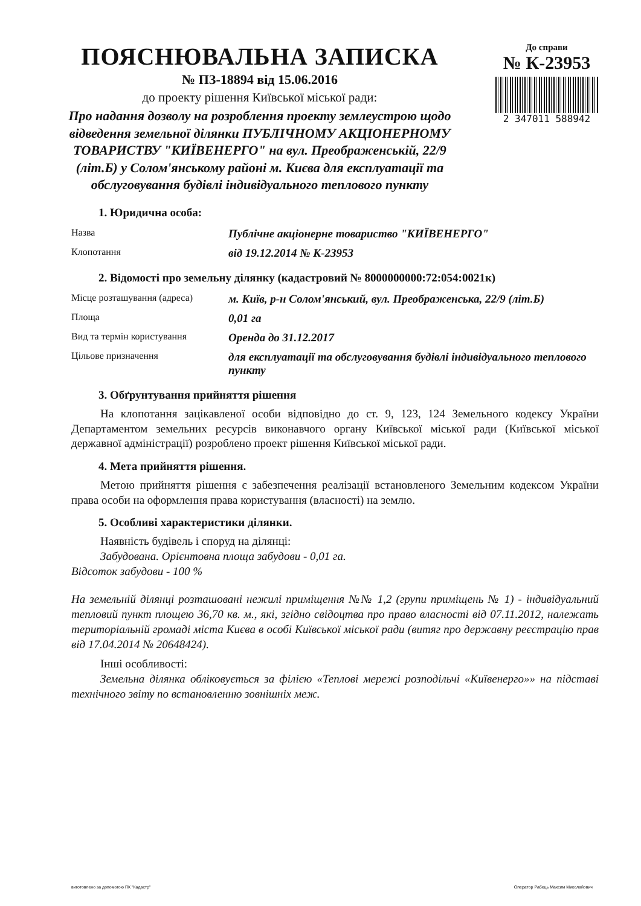ПОЯСНЮВАЛЬНА ЗАПИСКА
№ ПЗ-18894 від 15.06.2016
до проекту рішення Київської міської ради:
Про надання дозволу на розроблення проекту землеустрою щодо відведення земельної ділянки ПУБЛІЧНОМУ АКЦІОНЕРНОМУ ТОВАРИСТВУ "КИЇВЕНЕРГО" на вул. Преображенській, 22/9 (літ.Б) у Солом'янському районі м. Києва для експлуатації та обслуговування будівлі індивідуального теплового пункту
До справи
№ К-23953
2 347011 588942
1. Юридична особа:
| Назва | Публічне акціонерне товариство "КИЇВЕНЕРГО" |
| Клопотання | від 19.12.2014 № К-23953 |
2. Відомості про земельну ділянку (кадастровий № 8000000000:72:054:0021к)
| Місце розташування (адреса) | м. Київ, р-н Солом'янський, вул. Преображенська, 22/9 (літ.Б) |
| Площа | 0,01 га |
| Вид та термін користування | Оренда до 31.12.2017 |
| Цільове призначення | для експлуатації та обслуговування будівлі індивідуального теплового пункту |
3. Обґрунтування прийняття рішення
На клопотання зацікавленої особи відповідно до ст. 9, 123, 124 Земельного кодексу України Департаментом земельних ресурсів виконавчого органу Київської міської ради (Київської міської державної адміністрації) розроблено проект рішення Київської міської ради.
4. Мета прийняття рішення.
Метою прийняття рішення є забезпечення реалізації встановленого Земельним кодексом України права особи на оформлення права користування (власності) на землю.
5. Особливі характеристики ділянки.
Наявність будівель і споруд на ділянці:
Забудована. Орієнтовна площа забудови - 0,01 га.
Відсоток забудови - 100 %
На земельній ділянці розташовані нежилі приміщення №№ 1,2 (групи приміщень № 1) - індивідуальний тепловий пункт площею 36,70 кв. м., які, згідно свідоцтва про право власності від 07.11.2012, належать територіальній громаді міста Києва в особі Київської міської ради (витяг про державну реєстрацію прав від 17.04.2014 № 20648424).
Інші особливості:
Земельна ділянка обліковується за філією «Теплові мережі розподільчі «Київенерго»» на підставі технічного звіту по встановленню зовнішніх меж.
виготовлено за допомогою ПК "Кадастр" Оператор Рабець Максим Миколайович